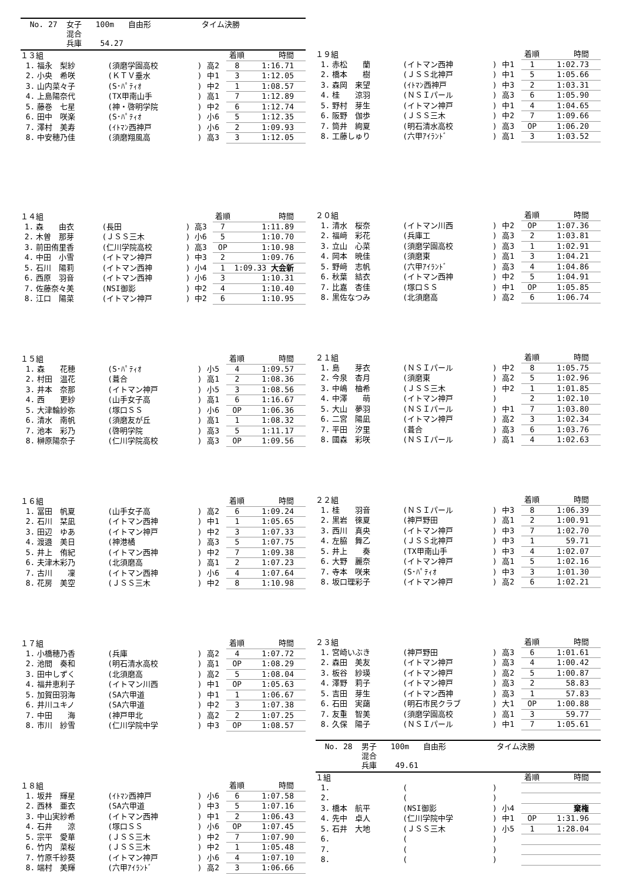No. 27 女子 100m 自由形 タイム決勝
混合
兵庫 54.27
| １３組 | | | | | 着順 | 時間 |
| --- | --- | --- | --- | --- | --- | --- |
| 1. | 福永 梨紗 | (須磨学園高校 | ) | 高2 | 8 | 1:16.71 |
| 2. | 小央 希咲 | (ＫＴＶ垂水 | ) | 中1 | 3 | 1:12.05 |
| 3. | 山内菜々子 | (S･ﾊﾟﾃｨｵ | ) | 中2 | 1 | 1:08.57 |
| 4. | 上島陽奈代 | (TX甲南山手 | ) | 高1 | 7 | 1:12.89 |
| 5. | 藤巻 七星 | (神・啓明学院 | ) | 中2 | 6 | 1:12.74 |
| 6. | 田中 咲楽 | (S･ﾊﾟﾃｨｵ | ) | 小6 | 5 | 1:12.35 |
| 7. | 澤村 美寿 | (ｲﾄﾏﾝ西神戸 | ) | 小6 | 2 | 1:09.93 |
| 8. | 中安穂乃佳 | (須磨翔風高 | ) | 高3 | 3 | 1:12.05 |
| １４組 | | | | | 着順 | 時間 |
| --- | --- | --- | --- | --- | --- | --- |
| 1. | 森 由衣 | (長田 | ) | 高3 | 7 | 1:11.89 |
| 2. | 木曽 那芽 | (ＪＳＳ三木 | ) | 小6 | 5 | 1:10.70 |
| 3. | 前田侑里香 | (仁川学院高校 | ) | 高3 | OP | 1:10.98 |
| 4. | 中田 小雪 | (イトマン神戸 | ) | 中3 | 2 | 1:09.76 |
| 5. | 石川 陽莉 | (イトマン西神 | ) | 小4 | 1 | 1:09.33 大会新 |
| 6. | 西原 羽音 | (イトマン西神 | ) | 小6 | 3 | 1:10.31 |
| 7. | 佐藤奈々美 | (NSI御影 | ) | 中2 | 4 | 1:10.40 |
| 8. | 江口 陽菜 | (イトマン神戸 | ) | 中2 | 6 | 1:10.95 |
| １５組 | | | | | 着順 | 時間 |
| --- | --- | --- | --- | --- | --- | --- |
| 1. | 森 花穂 | (S･ﾊﾟﾃｨｵ | ) | 小5 | 4 | 1:09.57 |
| 2. | 村田 温花 | (葺合 | ) | 高1 | 2 | 1:08.36 |
| 3. | 井本 奈那 | (イトマン神戸 | ) | 小5 | 3 | 1:08.56 |
| 4. | 西 更紗 | (山手女子高 | ) | 高1 | 6 | 1:16.67 |
| 5. | 大津輪紗弥 | (塚口ＳＳ | ) | 小6 | OP | 1:06.36 |
| 6. | 清水 南帆 | (須磨友が丘 | ) | 高1 | 1 | 1:08.32 |
| 7. | 池本 彩乃 | (啓明学院 | ) | 高3 | 5 | 1:11.17 |
| 8. | 榊原陽奈子 | (仁川学院高校 | ) | 高3 | OP | 1:09.56 |
| １６組 | | | | | 着順 | 時間 |
| --- | --- | --- | --- | --- | --- | --- |
| 1. | 冨田 帆夏 | (山手女子高 | ) | 高2 | 6 | 1:09.24 |
| 2. | 石川 栞凪 | (イトマン西神 | ) | 中1 | 1 | 1:05.65 |
| 3. | 田辺 ゆあ | (イトマン神戸 | ) | 中2 | 3 | 1:07.33 |
| 4. | 渡邉 美日 | (神港橘 | ) | 高3 | 5 | 1:07.75 |
| 5. | 井上 侑紀 | (イトマン西神 | ) | 中2 | 7 | 1:09.38 |
| 6. | 夫津木彩乃 | (北須磨高 | ) | 高1 | 2 | 1:07.23 |
| 7. | 古川 凜 | (イトマン西神 | ) | 小6 | 4 | 1:07.64 |
| 8. | 花房 美空 | (ＪＳＳ三木 | ) | 中2 | 8 | 1:10.98 |
| １７組 | | | | | 着順 | 時間 |
| --- | --- | --- | --- | --- | --- | --- |
| 1. | 小橋穂乃香 | (兵庫 | ) | 高2 | 4 | 1:07.72 |
| 2. | 池間 奏和 | (明石清水高校 | ) | 高1 | OP | 1:08.29 |
| 3. | 田中しずく | (北須磨高 | ) | 高2 | 5 | 1:08.04 |
| 4. | 福井恵利子 | (イトマン川西 | ) | 中1 | OP | 1:05.63 |
| 5. | 加賀田羽海 | (SA六甲道 | ) | 中1 | 1 | 1:06.67 |
| 6. | 井川ユキノ | (SA六甲道 | ) | 中2 | 3 | 1:07.38 |
| 7. | 中田 海 | (神戸甲北 | ) | 高2 | 2 | 1:07.25 |
| 8. | 市川 紗雪 | (仁川学院中学 | ) | 中3 | OP | 1:08.57 |
| １８組 | | | | | 着順 | 時間 |
| --- | --- | --- | --- | --- | --- | --- |
| 1. | 坂井 輝星 | (ｲﾄﾏﾝ西神戸 | ) | 小6 | 6 | 1:07.58 |
| 2. | 西林 亜衣 | (SA六甲道 | ) | 中3 | 5 | 1:07.16 |
| 3. | 中山実紗希 | (イトマン西神 | ) | 中1 | 2 | 1:06.43 |
| 4. | 石井 涼 | (塚口ＳＳ | ) | 小6 | OP | 1:07.45 |
| 5. | 宗平 愛華 | (ＪＳＳ三木 | ) | 中2 | 7 | 1:07.90 |
| 6. | 竹内 菜桜 | (ＪＳＳ三木 | ) | 中2 | 1 | 1:05.48 |
| 7. | 竹原千紗葵 | (イトマン神戸 | ) | 小6 | 4 | 1:07.10 |
| 8. | 端村 美輝 | (六甲ｱｲﾗﾝﾄﾞ | ) | 高2 | 3 | 1:06.66 |
| １９組 | | | | | 着順 | 時間 |
| --- | --- | --- | --- | --- | --- | --- |
| 1. | 赤松 蘭 | (イトマン西神 | ) | 中1 | 1 | 1:02.73 |
| 2. | 橋本 樹 | (ＪＳＳ北神戸 | ) | 中1 | 5 | 1:05.66 |
| 3. | 森岡 来望 | (ｲﾄﾏﾝ西神戸 | ) | 中3 | 2 | 1:03.31 |
| 4. | 桂 涼羽 | (ＮＳＩパール | ) | 高3 | 6 | 1:05.90 |
| 5. | 野村 芽生 | (イトマン神戸 | ) | 中1 | 4 | 1:04.65 |
| 6. | 阪野 伽歩 | (ＪＳＳ三木 | ) | 中2 | 7 | 1:09.66 |
| 7. | 筒井 絢夏 | (明石清水高校 | ) | 高3 | OP | 1:06.20 |
| 8. | 工藤しゅり | (六甲ｱｲﾗﾝﾄﾞ | ) | 高1 | 3 | 1:03.52 |
| ２０組 | | | | | 着順 | 時間 |
| --- | --- | --- | --- | --- | --- | --- |
| 1. | 清水 桜奈 | (イトマン川西 | ) | 中2 | OP | 1:07.36 |
| 2. | 福﨑 彩花 | (兵庫工 | ) | 高3 | 2 | 1:03.81 |
| 3. | 立山 心菜 | (須磨学園高校 | ) | 高3 | 1 | 1:02.91 |
| 4. | 岡本 暁佳 | (須磨東 | ) | 高1 | 3 | 1:04.21 |
| 5. | 野﨑 志帆 | (六甲ｱｲﾗﾝﾄﾞ | ) | 高3 | 4 | 1:04.86 |
| 6. | 秋葉 結衣 | (イトマン西神 | ) | 中2 | 5 | 1:04.91 |
| 7. | 比嘉 杏佳 | (塚口ＳＳ | ) | 中1 | OP | 1:05.85 |
| 8. | 黒佐なつみ | (北須磨高 | ) | 高2 | 6 | 1:06.74 |
| ２１組 | | | | | 着順 | 時間 |
| --- | --- | --- | --- | --- | --- | --- |
| 1. | 島 芽衣 | (ＮＳＩパール | ) | 中2 | 8 | 1:05.75 |
| 2. | 今泉 杏月 | (須磨東 | ) | 高2 | 5 | 1:02.96 |
| 3. | 中嶋 柚希 | (ＪＳＳ三木 | ) | 中2 | 1 | 1:01.85 |
| 4. | 中澤 萌 | (イトマン神戸 | ) | | 2 | 1:02.10 |
| 5. | 大山 夢羽 | (ＮＳＩパール | ) | 中1 | 7 | 1:03.80 |
| 6. | 二宮 陽凪 | (イトマン神戸 | ) | 高2 | 3 | 1:02.34 |
| 7. | 平田 汐里 | (葺合 | ) | 高3 | 6 | 1:03.76 |
| 8. | 國森 彩咲 | (ＮＳＩパール | ) | 高1 | 4 | 1:02.63 |
| ２２組 | | | | | 着順 | 時間 |
| --- | --- | --- | --- | --- | --- | --- |
| 1. | 桂 羽音 | (ＮＳＩパール | ) | 中3 | 8 | 1:06.39 |
| 2. | 黒岩 徠夏 | (神戸野田 | ) | 高1 | 2 | 1:00.91 |
| 3. | 西川 真央 | (イトマン神戸 | ) | 中3 | 7 | 1:02.70 |
| 4. | 左脇 舞乙 | (ＪＳＳ北神戸 | ) | 中3 | 1 | 59.71 |
| 5. | 井上 奏 | (TX甲南山手 | ) | 中3 | 4 | 1:02.07 |
| 6. | 大野 麗奈 | (イトマン神戸 | ) | 高1 | 5 | 1:02.16 |
| 7. | 寺本 咲来 | (S･ﾊﾟﾃｨｵ | ) | 中3 | 3 | 1:01.30 |
| 8. | 坂口理彩子 | (イトマン神戸 | ) | 高2 | 6 | 1:02.21 |
| ２３組 | | | | | 着順 | 時間 |
| --- | --- | --- | --- | --- | --- | --- |
| 1. | 宮崎いぶき | (神戸野田 | ) | 高3 | 6 | 1:01.61 |
| 2. | 森田 美友 | (イトマン神戸 | ) | 高3 | 4 | 1:00.42 |
| 3. | 板谷 紗瑛 | (イトマン神戸 | ) | 高2 | 5 | 1:00.87 |
| 4. | 澤野 莉子 | (イトマン神戸 | ) | 高3 | 2 | 58.83 |
| 5. | 吉田 芽生 | (イトマン西神 | ) | 高3 | 1 | 57.83 |
| 6. | 石田 実藹 | (明石市民クラブ | ) | 大1 | OP | 1:00.88 |
| 7. | 友重 智美 | (須磨学園高校 | ) | 高1 | 3 | 59.77 |
| 8. | 久保 陽子 | (ＮＳＩパール | ) | 中1 | 7 | 1:05.61 |
No. 28 男子 100m 自由形 タイム決勝
混合
兵庫 49.61
| １組 | | | | | 着順 | 時間 |
| --- | --- | --- | --- | --- | --- | --- |
| 1. | | ( | ) | | | |
| 2. | | ( | ) | | | |
| 3. | 橋本 航平 | (NSI御影 | ) | 小4 | | 棄権 |
| 4. | 先中 卓人 | (仁川学院中学 | ) | 中1 | OP | 1:31.96 |
| 5. | 石井 大地 | (ＪＳＳ三木 | ) | 小5 | 1 | 1:28.04 |
| 6. | | ( | ) | | | |
| 7. | | ( | ) | | | |
| 8. | | ( | ) | | | |